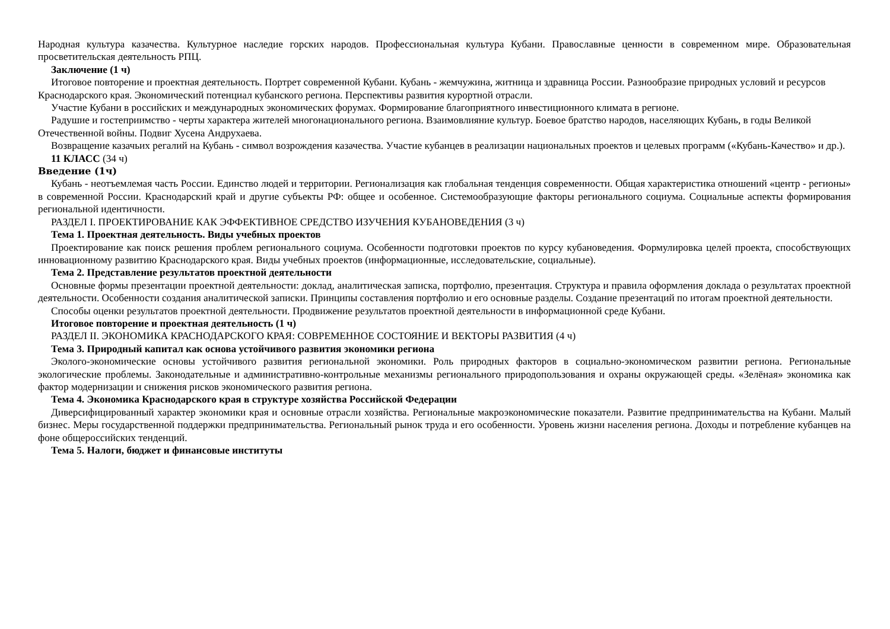Народная культура казачества. Культурное наследие горских народов. Профессиональная культура Кубани. Православные ценности в современном мире. Образовательная просветительская деятельность РПЦ.
Заключение (1 ч)
Итоговое повторение и проектная деятельность. Портрет современной Кубани. Кубань - жемчужина, житница и здравница России. Разнообразие природных условий и ресурсов Краснодарского края. Экономический потенциал кубанского региона. Перспективы развития курортной отрасли.
Участие Кубани в российских и международных экономических форумах. Формирование благоприятного инвестиционного климата в регионе.
Радушие и гостеприимство - черты характера жителей многонационального региона. Взаимовлияние культур. Боевое братство народов, населяющих Кубань, в годы Великой Отечественной войны. Подвиг Хусена Андрухаева.
Возвращение казачьих регалий на Кубань - символ возрождения казачества. Участие кубанцев в реализации национальных проектов и целевых программ («Кубань-Качество» и др.).
11 КЛАСС (34 ч)
Введение (1ч)
Кубань - неотъемлемая часть России. Единство людей и территории. Регионализация как глобальная тенденция современности. Общая характеристика отношений «центр - регионы» в современной России. Краснодарский край и другие субъекты РФ: общее и особенное. Системообразующие факторы регионального социума. Социальные аспекты формирования региональной идентичности.
РАЗДЕЛ I. ПРОЕКТИРОВАНИЕ КАК ЭФФЕКТИВНОЕ СРЕДСТВО ИЗУЧЕНИЯ КУБАНОВЕДЕНИЯ (3 ч)
Тема 1. Проектная деятельность. Виды учебных проектов
Проектирование как поиск решения проблем регионального социума. Особенности подготовки проектов по курсу кубановедения. Формулировка целей проекта, способствующих инновационному развитию Краснодарского края. Виды учебных проектов (информационные, исследовательские, социальные).
Тема 2. Представление результатов проектной деятельности
Основные формы презентации проектной деятельности: доклад, аналитическая записка, портфолио, презентация. Структура и правила оформления доклада о результатах проектной деятельности. Особенности создания аналитической записки. Принципы составления портфолио и его основные разделы. Создание презентаций по итогам проектной деятельности.
Способы оценки результатов проектной деятельности. Продвижение результатов проектной деятельности в информационной среде Кубани.
Итоговое повторение и проектная деятельность (1 ч)
РАЗДЕЛ II. ЭКОНОМИКА КРАСНОДАРСКОГО КРАЯ: СОВРЕМЕННОЕ СОСТОЯНИЕ И ВЕКТОРЫ РАЗВИТИЯ (4 ч)
Тема 3. Природный капитал как основа устойчивого развития экономики региона
Эколого-экономические основы устойчивого развития региональной экономики. Роль природных факторов в социально-экономическом развитии региона. Региональные экологические проблемы. Законодательные и административно-контрольные механизмы регионального природопользования и охраны окружающей среды. «Зелёная» экономика как фактор модернизации и снижения рисков экономического развития региона.
Тема 4. Экономика Краснодарского края в структуре хозяйства Российской Федерации
Диверсифицированный характер экономики края и основные отрасли хозяйства. Региональные макроэкономические показатели. Развитие предпринимательства на Кубани. Малый бизнес. Меры государственной поддержки предпринимательства. Региональный рынок труда и его особенности. Уровень жизни населения региона. Доходы и потребление кубанцев на фоне общероссийских тенденций.
Тема 5. Налоги, бюджет и финансовые институты